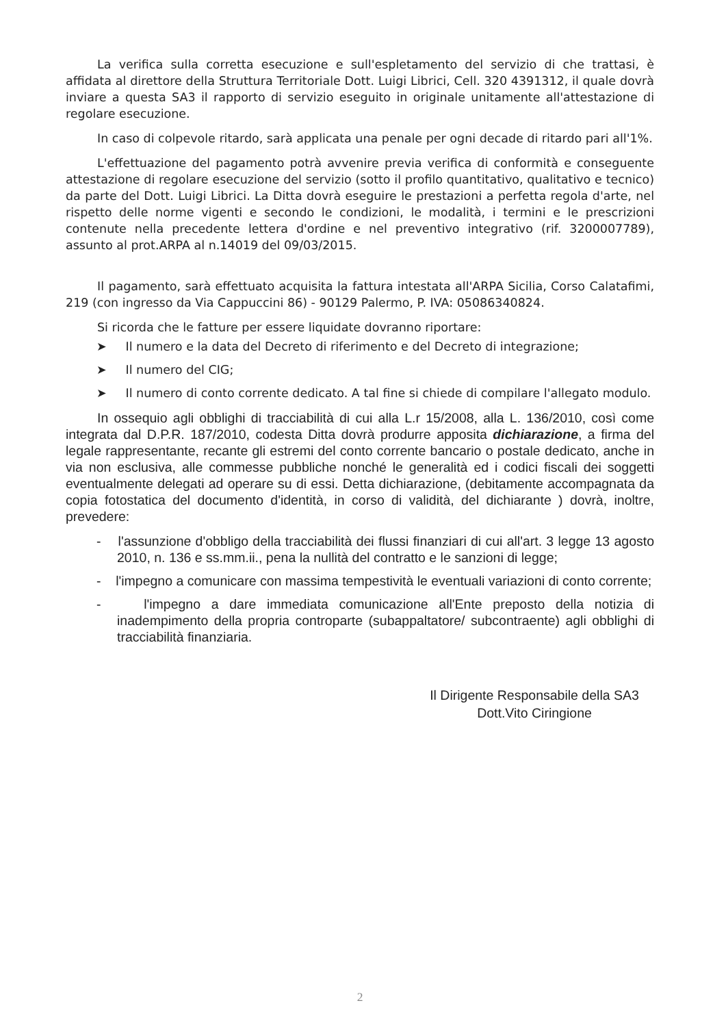La verifica sulla corretta esecuzione e sull'espletamento del servizio di che trattasi, è affidata al direttore della Struttura Territoriale Dott. Luigi Librici, Cell. 320 4391312, il quale dovrà inviare a questa SA3 il rapporto di servizio eseguito in originale unitamente all'attestazione di regolare esecuzione.
In caso di colpevole ritardo, sarà applicata una penale per ogni decade di ritardo pari all'1%.
L'effettuazione del pagamento potrà avvenire previa verifica di conformità e conseguente attestazione di regolare esecuzione del servizio (sotto il profilo quantitativo, qualitativo e tecnico) da parte del Dott. Luigi Librici. La Ditta dovrà eseguire le prestazioni a perfetta regola d'arte, nel rispetto delle norme vigenti e secondo le condizioni, le modalità, i termini e le prescrizioni contenute nella precedente lettera d'ordine e nel preventivo integrativo (rif. 3200007789), assunto al prot.ARPA al n.14019 del 09/03/2015.
Il pagamento, sarà effettuato acquisita la fattura intestata all'ARPA Sicilia, Corso Calatafimi, 219 (con ingresso da Via Cappuccini 86) - 90129 Palermo, P. IVA: 05086340824.
Si ricorda che le fatture per essere liquidate dovranno riportare:
➤ Il numero e la data del Decreto di riferimento e del Decreto di integrazione;
➤ Il numero del CIG;
➤ Il numero di conto corrente dedicato. A tal fine si chiede di compilare l'allegato modulo.
In ossequio agli obblighi di tracciabilità di cui alla L.r 15/2008, alla L. 136/2010, così come integrata dal D.P.R. 187/2010, codesta Ditta dovrà produrre apposita dichiarazione, a firma del legale rappresentante, recante gli estremi del conto corrente bancario o postale dedicato, anche in via non esclusiva, alle commesse pubbliche nonché le generalità ed i codici fiscali dei soggetti eventualmente delegati ad operare su di essi. Detta dichiarazione, (debitamente accompagnata da copia fotostatica del documento d'identità, in corso di validità, del dichiarante ) dovrà, inoltre, prevedere:
- l'assunzione d'obbligo della tracciabilità dei flussi finanziari di cui all'art. 3 legge 13 agosto 2010, n. 136 e ss.mm.ii., pena la nullità del contratto e le sanzioni di legge;
- l'impegno a comunicare con massima tempestività le eventuali variazioni di conto corrente;
- l'impegno a dare immediata comunicazione all'Ente preposto della notizia di inadempimento della propria controparte (subappaltatore/ subcontraente) agli obblighi di tracciabilità finanziaria.
Il Dirigente Responsabile della SA3
Dott.Vito Ciringione
2